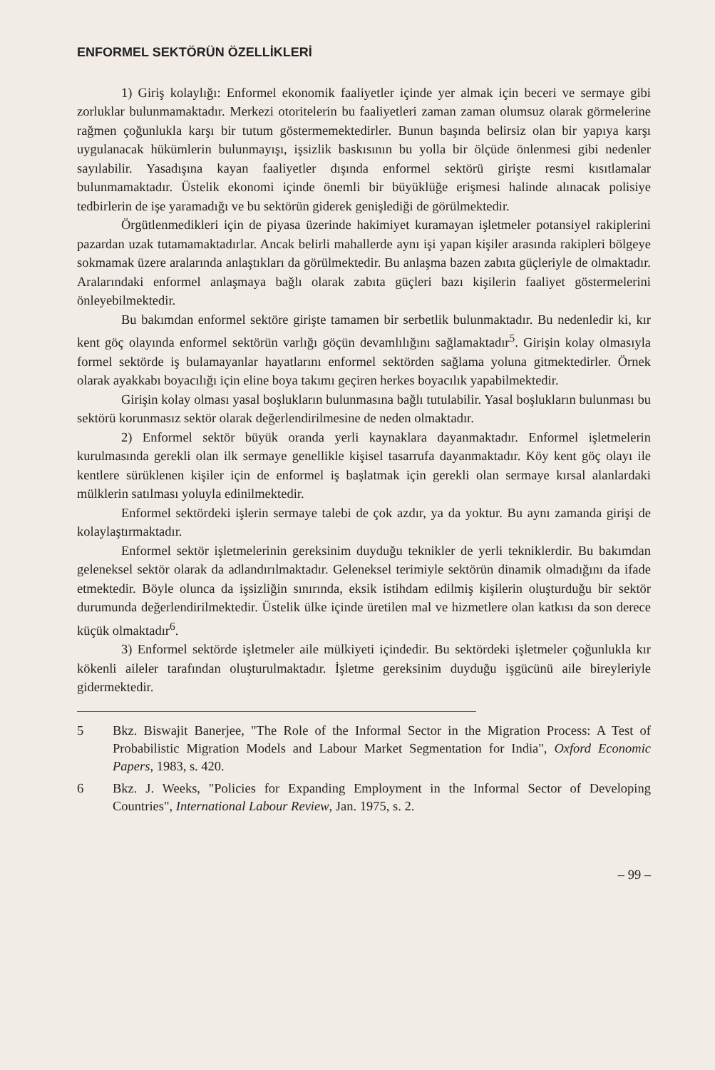ENFORMEL SEKTÖRÜN ÖZELLİKLERİ
1) Giriş kolaylığı: Enformel ekonomik faaliyetler içinde yer almak için beceri ve sermaye gibi zorluklar bulunmamaktadır. Merkezi otoritelerin bu faaliyetleri zaman zaman olumsuz olarak görmelerine rağmen çoğunlukla karşı bir tutum göstermemektedirler. Bunun başında belirsiz olan bir yapıya karşı uygulanacak hükümlerin bulunmayışı, işsizlik baskısının bu yolla bir ölçüde önlenmesi gibi nedenler sayılabilir. Yasadışına kayan faaliyetler dışında enformel sektörü girişte resmi kısıtlamalar bulunmamaktadır. Üstelik ekonomi içinde önemli bir büyüklüğe erişmesi halinde alınacak polisiye tedbirlerin de işe yaramadığı ve bu sektörün giderek genişlediği de görülmektedir.
Örgütlenmedikleri için de piyasa üzerinde hakimiyet kuramayan işletmeler potansiyel rakiplerini pazardan uzak tutamamaktadırlar. Ancak belirli mahallerde aynı işi yapan kişiler arasında rakipleri bölgeye sokmamak üzere aralarında anlaştıkları da görülmektedir. Bu anlaşma bazen zabıta güçleriyle de olmaktadır. Aralarındaki enformel anlaşmaya bağlı olarak zabıta güçleri bazı kişilerin faaliyet göstermelerini önleyebilmektedir.
Bu bakımdan enformel sektöre girişte tamamen bir serbetlik bulunmaktadır. Bu nedenledir ki, kır kent göç olayında enformel sektörün varlığı göçün devamlılığını sağlamaktadır<sup>5</sup>. Girişin kolay olmasıyla formel sektörde iş bulamayanlar hayatlarını enformel sektörden sağlama yoluna gitmektedirler. Örnek olarak ayakkabı boyacılığı için eline boya takımı geçiren herkes boyacılık yapabilmektedir.
Girişin kolay olması yasal boşlukların bulunmasına bağlı tutulabilir. Yasal boşlukların bulunması bu sektörü korunmasız sektör olarak değerlendirilmesine de neden olmaktadır.
2) Enformel sektör büyük oranda yerli kaynaklara dayanmaktadır. Enformel işletmelerin kurulmasında gerekli olan ilk sermaye genellikle kişisel tasarrufa dayanmaktadır. Köy kent göç olayı ile kentlere sürüklenen kişiler için de enformel iş başlatmak için gerekli olan sermaye kırsal alanlardaki mülklerin satılması yoluyla edinilmektedir.
Enformel sektördeki işlerin sermaye talebi de çok azdır, ya da yoktur. Bu aynı zamanda girişi de kolaylaştırmaktadır.
Enformel sektör işletmelerinin gereksinim duyduğu teknikler de yerli tekniklerdir. Bu bakımdan geleneksel sektör olarak da adlandırılmaktadır. Geleneksel terimiyle sektörün dinamik olmadığını da ifade etmektedir. Böyle olunca da işsizliğin sınırında, eksik istihdam edilmiş kişilerin oluşturduğu bir sektör durumunda değerlendirilmektedir. Üstelik ülke içinde üretilen mal ve hizmetlere olan katkısı da son derece küçük olmaktadır<sup>6</sup>.
3) Enformel sektörde işletmeler aile mülkiyeti içindedir. Bu sektördeki işletmeler çoğunlukla kır kökenli aileler tarafından oluşturulmaktadır. İşletme gereksinim duyduğu işgücünü aile bireyleriyle gidermektedir.
5 Bkz. Biswajit Banerjee, "The Role of the Informal Sector in the Migration Process: A Test of Probabilistic Migration Models and Labour Market Segmentation for India", Oxford Economic Papers, 1983, s. 420.
6 Bkz. J. Weeks, "Policies for Expanding Employment in the Informal Sector of Developing Countries", International Labour Review, Jan. 1975, s. 2.
– 99 –